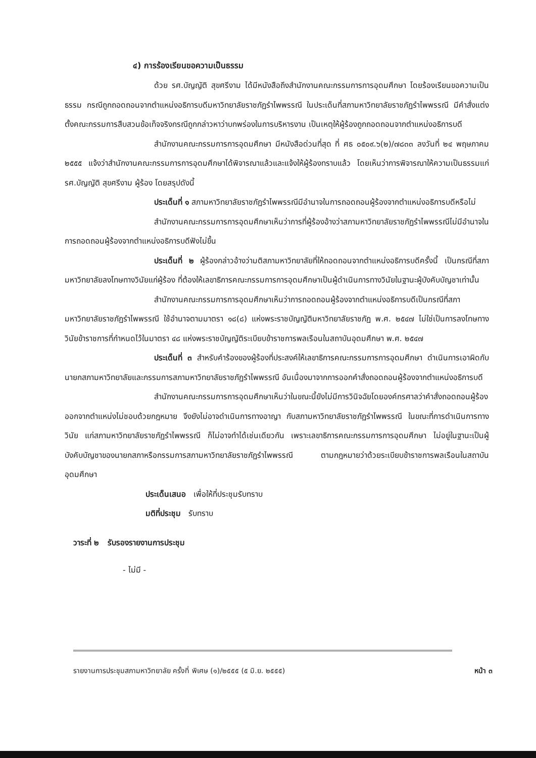๔) การร้องเรียนขอความเป็นธรรม
ด้วย รศ.บัญญัติ สุขศรีงาม ได้มีหนังสือถึงสำนักงานคณะกรรมการการอุดมศึกษา โดยร้องเรียนขอความเป็นธรรม กรณีถูกถอดถอนจากตำแหน่งอธิการบดีมหาวิทยาลัยราชภัฏรำไพพรรณี ในประเด็นที่สภามหาวิทยาลัยราชภัฏรำไพพรรณี มีคำสั่งแต่งตั้งคณะกรรมการสืบสวนข้อเท็จจริงกรณีถูกกล่าวหาว่าบกพร่องในการบริหารงาน เป็นเหตุให้ผู้ร้องถูกถอดถอนจากตำแหน่งอธิการบดี
สำนักงานคณะกรรมการการอุดมศึกษา มีหนังสือด่วนที่สุด ที่ ศธ ๐๕๐๙.๖(๒)/๗๘๓๓ ลงวันที่ ๒๔ พฤษภาคม ๒๕๕๕ แจ้งว่าสำนักงานคณะกรรมการการอุดมศึกษาได้พิจารณาแล้วและแจ้งให้ผู้ร้องทราบแล้ว โดยเห็นว่าการพิจารณาให้ความเป็นธรรมแก่ รศ.บัญญัติ สุขศรีงาม ผู้ร้อง โดยสรุปดังนี้
ประเด็นที่ ๑ สภามหาวิทยาลัยราชภัฏรำไพพรรณีมีอำนาจในการถอดถอนผู้ร้องจากตำแหน่งอธิการบดีหรือไม่
สำนักงานคณะกรรมการการอุดมศึกษาเห็นว่าการที่ผู้ร้องอ้างว่าสภามหาวิทยาลัยราชภัฏรำไพพรรณีไม่มีอำนาจในการถอดถอนผู้ร้องจากตำแหน่งอธิการบดีฟังไม่ขึ้น
ประเด็นที่ ๒ ผู้ร้องกล่าวอ้างว่ามติสภามหาวิทยาลัยที่ให้ถอดถอนจากตำแหน่งอธิการบดีครั้งนี้ เป็นกรณีที่สภามหาวิทยาลัยลงโทษทางวินัยแก่ผู้ร้อง ที่ต้องให้เลขาธิการคณะกรรมการการอุดมศึกษาเป็นผู้ดำเนินการทางวินัยในฐานะผู้บังคับบัญชาเท่านั้น
สำนักงานคณะกรรมการการอุดมศึกษาเห็นว่าการถอดถอนผู้ร้องจากตำแหน่งอธิการบดีเป็นกรณีที่สภามหาวิทยาลัยราชภัฏรำไพพรรณี ใช้อำนาจตามมาตรา ๑๘(๘) แห่งพระราชบัญญัติมหาวิทยาลัยราชภัฏ พ.ศ. ๒๕๔๗ ไม่ใช่เป็นการลงโทษทางวินัยข้าราชการที่กำหนดไว้ในมาตรา ๔๘ แห่งพระราชบัญญัติระเบียบข้าราชการพลเรือนในสถาบันอุดมศึกษา พ.ศ. ๒๕๔๗
ประเด็นที่ ๓ สำหรับคำร้องของผู้ร้องที่ประสงค์ให้เลขาธิการคณะกรรมการการอุดมศึกษา ดำเนินการเอาผิดกับนายกสภามหาวิทยาลัยและกรรมการสภามหาวิทยาลัยราชภัฏรำไพพรรณี อันเนื่องมาจากการออกคำสั่งถอดถอนผู้ร้องจากตำแหน่งอธิการบดี
สำนักงานคณะกรรมการการอุดมศึกษาเห็นว่าในขณะนี้ยังไม่มีการวินิจฉัยโดยองค์กรศาลว่าคำสั่งถอดถอนผู้ร้องออกจากตำแหน่งไม่ชอบด้วยกฎหมาย จึงยังไม่อาจดำเนินการทางอาญา กับสภามหาวิทยาลัยราชภัฏรำไพพรรณี ในขณะที่การดำเนินการทางวินัย แก่สภามหาวิทยาลัยราชภัฏรำไพพรรณี ก็ไม่อาจทำได้เช่นเดียวกัน เพราะเลขาธิการคณะกรรมการการอุดมศึกษา ไม่อยู่ในฐานะเป็นผู้บังคับบัญชาของนายกสภาหรือกรรมการสภามหาวิทยาลัยราชภัฏรำไพพรรณี ตามกฎหมายว่าด้วยระเบียบข้าราชการพลเรือนในสถาบันอุดมศึกษา
ประเด็นเสนอ เพื่อให้ที่ประชุมรับทราบ
มติที่ประชุม รับทราบ
วาระที่ ๒ รับรองรายงานการประชุม
- ไม่มี -
รายงานการประชุมสภามหาวิทยาลัย ครั้งที่ พิเศษ (๑)/๒๕๕๕ (๕ มิ.ย. ๒๕๕๕) หน้า ๓